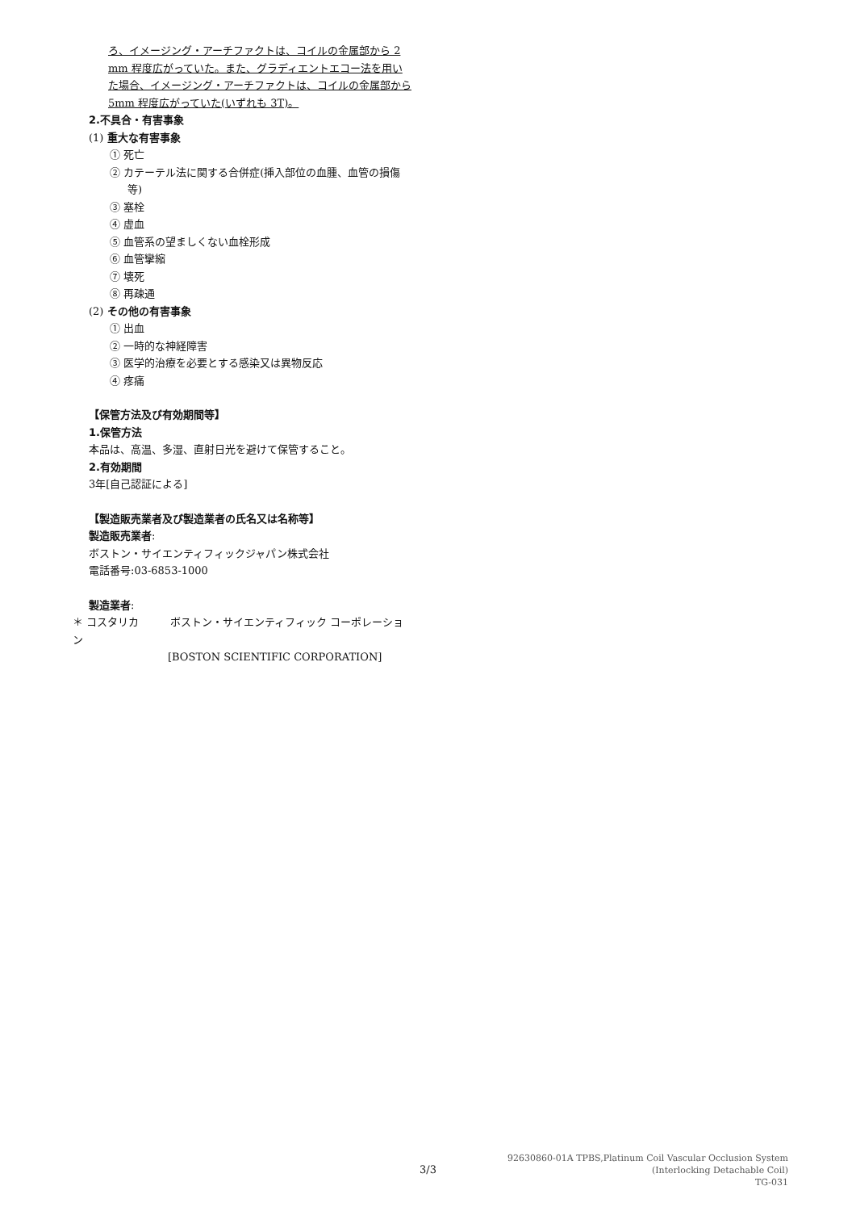ろ、イメージング・アーチファクトは、コイルの金属部から 2 mm 程度広がっていた。また、グラディエントエコー法を用いた場合、イメージング・アーチファクトは、コイルの金属部から 5mm 程度広がっていた(いずれも 3T)。
2.不具合・有害事象
(1) 重大な有害事象
① 死亡
② カテーテル法に関する合併症(挿入部位の血腫、血管の損傷等)
③ 塞栓
④ 虚血
⑤ 血管系の望ましくない血栓形成
⑥ 血管攣縮
⑦ 壊死
⑧ 再疎通
(2) その他の有害事象
① 出血
② 一時的な神経障害
③ 医学的治療を必要とする感染又は異物反応
④ 疼痛
【保管方法及び有効期間等】
1.保管方法
本品は、高温、多湿、直射日光を避けて保管すること。
2.有効期間
3年[自己認証による]
【製造販売業者及び製造業者の氏名又は名称等】
製造販売業者:
ボストン・サイエンティフィックジャパン株式会社
電話番号:03-6853-1000
製造業者:
＊ コスタリカ　　　ボストン・サイエンティフィック コーポレーション
[BOSTON SCIENTIFIC CORPORATION]
3/3
92630860-01A TPBS,Platinum Coil Vascular Occlusion System
(Interlocking Detachable Coil)
TG-031